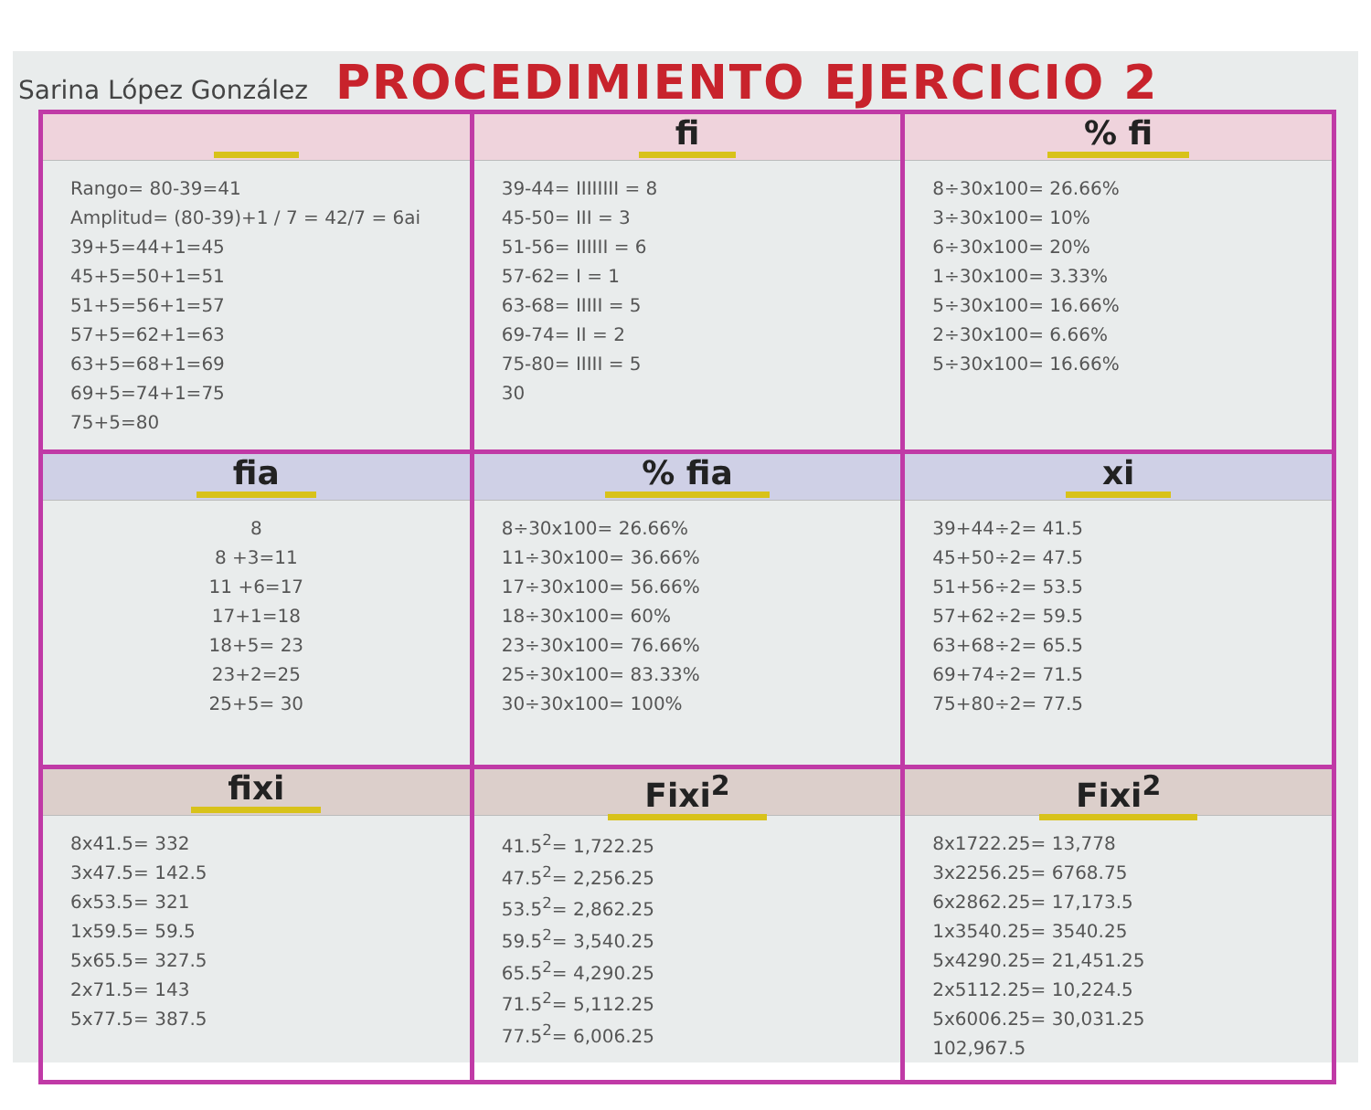Sarina López González
PROCEDIMIENTO EJERCICIO 2
| Rango= 80-39=41 Amplitud= (80-39)+1 / 7 = 42/7 = 6ai 39+5=44+1=45 45+5=50+1=51 51+5=56+1=57 57+5=62+1=63 63+5=68+1=69 69+5=74+1=75 75+5=80 | fi 39-44= IIIIIIII = 8 45-50= III = 3 51-56= IIIIII = 6 57-62= I = 1 63-68= IIIII = 5 69-74= II = 2 75-80= IIIII = 5 30 | % fi 8÷30x100= 26.66% 3÷30x100= 10% 6÷30x100= 20% 1÷30x100= 3.33% 5÷30x100= 16.66% 2÷30x100= 6.66% 5÷30x100= 16.66% |
| fia 8 8 +3=11 11 +6=17 17+1=18 18+5= 23 23+2=25 25+5= 30 | % fia 8÷30x100= 26.66% 11÷30x100= 36.66% 17÷30x100= 56.66% 18÷30x100= 60% 23÷30x100= 76.66% 25÷30x100= 83.33% 30÷30x100= 100% | xi 39+44÷2= 41.5 45+50÷2= 47.5 51+56÷2= 53.5 57+62÷2= 59.5 63+68÷2= 65.5 69+74÷2= 71.5 75+80÷2= 77.5 |
| fixi 8x41.5= 332 3x47.5= 142.5 6x53.5= 321 1x59.5= 59.5 5x65.5= 327.5 2x71.5= 143 5x77.5= 387.5 | Fixi<sup>2</sup> 41.5<sup>2</sup>= 1,722.25 47.5<sup>2</sup>= 2,256.25 53.5<sup>2</sup>= 2,862.25 59.5<sup>2</sup>= 3,540.25 65.5<sup>2</sup>= 4,290.25 71.5<sup>2</sup>= 5,112.25 77.5<sup>2</sup>= 6,006.25 | Fixi<sup>2</sup> 8x1722.25= 13,778 3x2256.25= 6768.75 6x2862.25= 17,173.5 1x3540.25= 3540.25 5x4290.25= 21,451.25 2x5112.25= 10,224.5 5x6006.25= 30,031.25 102,967.5 |